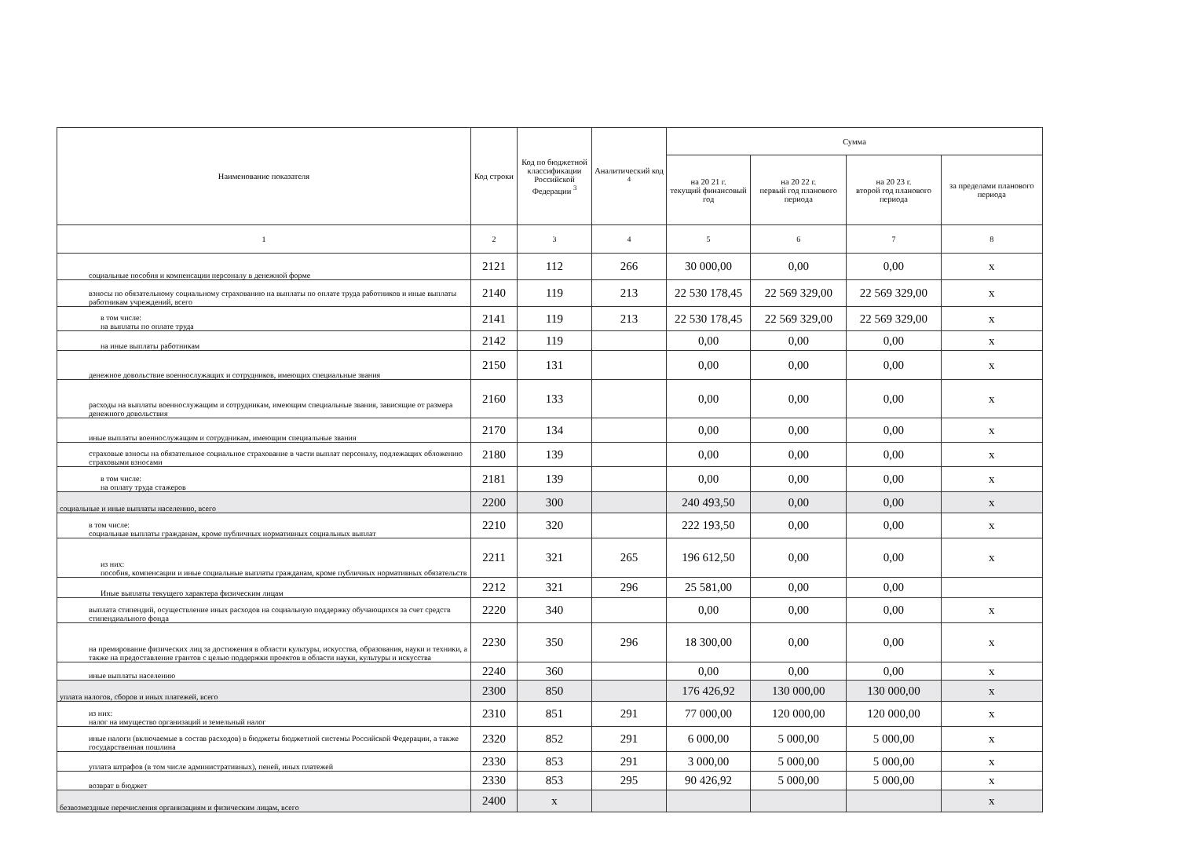| Наименование показателя | Код строки | Код по бюджетной классификации Российской Федерации <sup>3</sup> | Аналитический код <sup>4</sup> | Сумма | | | |
| --- | --- | --- | --- | --- | --- | --- | --- |
| | | | | на 20 21 г. текущий финансовый год | на 20 22 г. первый год планового периода | на 20 23 г. второй год планового периода | за пределами планового периода |
| 1 | 2 | 3 | 4 | 5 | 6 | 7 | 8 |
| социальные пособия и компенсации персоналу в денежной форме | 2121 | 112 | 266 | 30 000,00 | 0,00 | 0,00 | x |
| взносы по обязательному социальному страхованию на выплаты по оплате труда работников и иные выплаты работникам учреждений, всего | 2140 | 119 | 213 | 22 530 178,45 | 22 569 329,00 | 22 569 329,00 | x |
| в том числе: на выплаты по оплате труда | 2141 | 119 | 213 | 22 530 178,45 | 22 569 329,00 | 22 569 329,00 | x |
| на иные выплаты работникам | 2142 | 119 | | 0,00 | 0,00 | 0,00 | x |
| денежное довольствие военнослужащих и сотрудников, имеющих специальные звания | 2150 | 131 | | 0,00 | 0,00 | 0,00 | x |
| расходы на выплаты военнослужащим и сотрудникам, имеющим специальные звания, зависящие от размера денежного довольствия | 2160 | 133 | | 0,00 | 0,00 | 0,00 | x |
| иные выплаты военнослужащим и сотрудникам, имеющим специальные звания | 2170 | 134 | | 0,00 | 0,00 | 0,00 | x |
| страховые взносы на обязательное социальное страхование в части выплат персоналу, подлежащих обложению страховыми взносами | 2180 | 139 | | 0,00 | 0,00 | 0,00 | x |
| в том числе: на оплату труда стажеров | 2181 | 139 | | 0,00 | 0,00 | 0,00 | x |
| социальные и иные выплаты населению, всего | 2200 | 300 | | 240 493,50 | 0,00 | 0,00 | x |
| в том числе: социальные выплаты гражданам, кроме публичных нормативных социальных выплат | 2210 | 320 | | 222 193,50 | 0,00 | 0,00 | x |
| из них: пособия, компенсации и иные социальные выплаты гражданам, кроме публичных нормативных обязательств | 2211 | 321 | 265 | 196 612,50 | 0,00 | 0,00 | x |
| Иные выплаты текущего характера физическим лицам | 2212 | 321 | 296 | 25 581,00 | 0,00 | 0,00 | |
| выплата стипендий, осуществление иных расходов на социальную поддержку обучающихся за счет средств стипендиального фонда | 2220 | 340 | | 0,00 | 0,00 | 0,00 | x |
| на премирование физических лиц за достижения в области культуры, искусства, образования, науки и техники, а также на предоставление грантов с целью поддержки проектов в области науки, культуры и искусства | 2230 | 350 | 296 | 18 300,00 | 0,00 | 0,00 | x |
| иные выплаты населению | 2240 | 360 | | 0,00 | 0,00 | 0,00 | x |
| уплата налогов, сборов и иных платежей, всего | 2300 | 850 | | 176 426,92 | 130 000,00 | 130 000,00 | x |
| из них: налог на имущество организаций и земельный налог | 2310 | 851 | 291 | 77 000,00 | 120 000,00 | 120 000,00 | x |
| иные налоги (включаемые в состав расходов) в бюджеты бюджетной системы Российской Федерации, а также государственная пошлина | 2320 | 852 | 291 | 6 000,00 | 5 000,00 | 5 000,00 | x |
| уплата штрафов (в том числе административных), пеней, иных платежей | 2330 | 853 | 291 | 3 000,00 | 5 000,00 | 5 000,00 | x |
| возврат в бюджет | 2330 | 853 | 295 | 90 426,92 | 5 000,00 | 5 000,00 | x |
| безвозмездные перечисления организациям и физическим лицам, всего | 2400 | x | | | | | x |